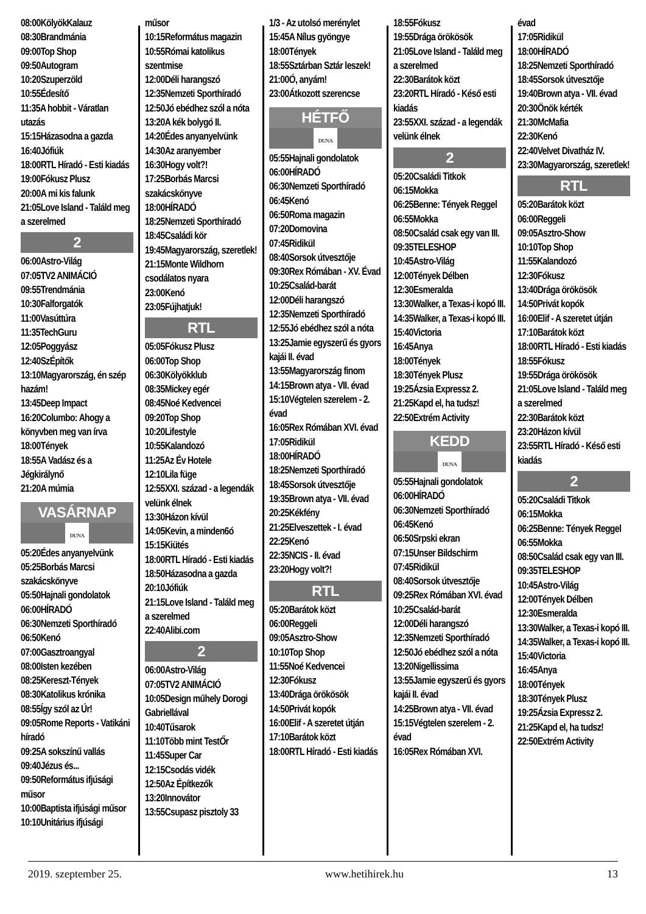08:00KölyökKalauz
08:30Brandmánia
09:00Top Shop
09:50Autogram
10:20Szuperzöld
10:55Édesítő
11:35A hobbit - Váratlan utazás
15:15Házasodna a gazda
16:40Jófiúk
18:00RTL Híradó - Esti kiadás
19:00Fókusz Plusz
20:00A mi kis falunk
21:05Love Island - Találd meg a szerelmed
2
06:00Astro-Világ
07:05TV2 ANIMÁCIÓ
09:55Trendmánia
10:30Falforgatók
11:00Vasúttúra
11:35TechGuru
12:05Poggyász
12:40SzÉpítők
13:10Magyarország, én szép hazám!
13:45Deep Impact
16:20Columbo: Ahogy a könyvben meg van írva
18:00Tények
18:55A Vadász és a Jégkirálynő
21:20A múmia
VASÁRNAP
DUNA
05:20Édes anyanyelvünk
05:25Borbás Marcsi szakácskönyve
05:50Hajnali gondolatok
06:00HÍRADÓ
06:30Nemzeti Sporthíradó
06:50Kenó
07:00Gasztroangyal
08:00Isten kezében
08:25Kereszt-Tények
08:30Katolikus krónika
08:55Így szól az Úr!
09:05Rome Reports - Vatikáni híradó
09:25A sokszínű vallás
09:40Jézus és...
09:50Református ifjúsági műsor
10:00Baptista ifjúsági műsor
10:10Unitárius ifjúsági
műsor
10:15Református magazin
10:55Római katolikus szentmise
12:00Déli harangszó
12:35Nemzeti Sporthíradó
12:50Jó ebédhez szól a nóta
13:20A kék bolygó II.
14:20Édes anyanyelvünk
14:30Az aranyember
16:30Hogy volt?!
17:25Borbás Marcsi szakácskönyve
18:00HÍRADÓ
18:25Nemzeti Sporthíradó
18:45Családi kör
19:45Magyarország, szeretlek!
21:15Monte Wildhorn csodálatos nyara
23:00Kenó
23:05Fújhatjuk!
RTL
05:05Fókusz Plusz
06:00Top Shop
06:30Kölyökklub
08:35Mickey egér
08:45Noé Kedvencei
09:20Top Shop
10:20Lifestyle
10:55Kalandozó
11:25Az Év Hotele
12:10Lila füge
12:55XXI. század - a legendák velünk élnek
13:30Házon kívül
14:05Kevin, a minden6ó
15:15Kiütés
18:00RTL Híradó - Esti kiadás
18:50Házasodna a gazda
20:10Jófiúk
21:15Love Island - Találd meg a szerelmed
22:40Alibi.com
2
06:00Astro-Világ
07:05TV2 ANIMÁCIÓ
10:05Design műhely Dorogi Gabriellával
10:40Tűsarok
11:10Több mint TestŐr
11:45Super Car
12:15Csodás vidék
12:50Az Építkezők
13:20Innovátor
13:55Csupasz pisztoly 33
1/3 - Az utolsó merénylet
15:45A Nílus gyöngye
18:00Tények
18:55Sztárban Sztár leszek!
21:00Ó, anyám!
23:00Átkozott szerencse
HÉTFŐ
DUNA
05:55Hajnali gondolatok
06:00HÍRADÓ
06:30Nemzeti Sporthíradó
06:45Kenó
06:50Roma magazin
07:20Domovina
07:45Ridikül
08:40Sorsok útvesztője
09:30Rex Rómában - XV. Évad
10:25Család-barát
12:00Déli harangszó
12:35Nemzeti Sporthíradó
12:55Jó ebédhez szól a nóta
13:25Jamie egyszerű és gyors kajái II. évad
13:55Magyarország finom
14:15Brown atya - VII. évad
15:10Végtelen szerelem - 2. évad
16:05Rex Rómában XVI. évad
17:05Ridikül
18:00HÍRADÓ
18:25Nemzeti Sporthíradó
18:45Sorsok útvesztője
19:35Brown atya - VII. évad
20:25Kékfény
21:25Elveszettek - I. évad
22:25Kenó
22:35NCIS - II. évad
23:20Hogy volt?!
RTL
05:20Barátok közt
06:00Reggeli
09:05Asztro-Show
10:10Top Shop
11:55Noé Kedvencei
12:30Fókusz
13:40Drága örökösök
14:50Privát kopók
16:00Elif - A szeretet útján
17:10Barátok közt
18:00RTL Híradó - Esti kiadás
18:55Fókusz
19:55Drága örökösök
21:05Love Island - Találd meg a szerelmed
22:30Barátok közt
23:20RTL Híradó - Késő esti kiadás
23:55XXI. század - a legendák velünk élnek
2
05:20Családi Titkok
06:15Mokka
06:25Benne: Tények Reggel
06:55Mokka
08:50Család csak egy van III.
09:35TELESHOP
10:45Astro-Világ
12:00Tények Délben
12:30Esmeralda
13:30Walker, a Texas-i kopó III.
14:35Walker, a Texas-i kopó III.
15:40Victoria
16:45Anya
18:00Tények
18:30Tények Plusz
19:25Ázsia Expressz 2.
21:25Kapd el, ha tudsz!
22:50Extrém Activity
KEDD
DUNA
05:55Hajnali gondolatok
06:00HÍRADÓ
06:30Nemzeti Sporthíradó
06:45Kenó
06:50Srpski ekran
07:15Unser Bildschirm
07:45Ridikül
08:40Sorsok útvesztője
09:25Rex Rómában XVI. évad
10:25Család-barát
12:00Déli harangszó
12:35Nemzeti Sporthíradó
12:50Jó ebédhez szól a nóta
13:20Nigellissima
13:55Jamie egyszerű és gyors kajái II. évad
14:25Brown atya - VII. évad
15:15Végtelen szerelem - 2. évad
16:05Rex Rómában XVI.
évad
17:05Ridikül
18:00HÍRADÓ
18:25Nemzeti Sporthíradó
18:45Sorsok útvesztője
19:40Brown atya - VII. évad
20:30Önök kérték
21:30McMafia
22:30Kenó
22:40Velvet Divatház IV.
23:30Magyarország, szeretlek!
RTL
05:20Barátok közt
06:00Reggeli
09:05Asztro-Show
10:10Top Shop
11:55Kalandozó
12:30Fókusz
13:40Drága örökösök
14:50Privát kopók
16:00Elif - A szeretet útján
17:10Barátok közt
18:00RTL Híradó - Esti kiadás
18:55Fókusz
19:55Drága örökösök
21:05Love Island - Találd meg a szerelmed
22:30Barátok közt
23:20Házon kívül
23:55RTL Híradó - Késő esti kiadás
2
05:20Családi Titkok
06:15Mokka
06:25Benne: Tények Reggel
06:55Mokka
08:50Család csak egy van III.
09:35TELESHOP
10:45Astro-Világ
12:00Tények Délben
12:30Esmeralda
13:30Walker, a Texas-i kopó III.
14:35Walker, a Texas-i kopó III.
15:40Victoria
16:45Anya
18:00Tények
18:30Tények Plusz
19:25Ázsia Expressz 2.
21:25Kapd el, ha tudsz!
22:50Extrém Activity
2019. szeptember 25. www.hetihirek.hu 13